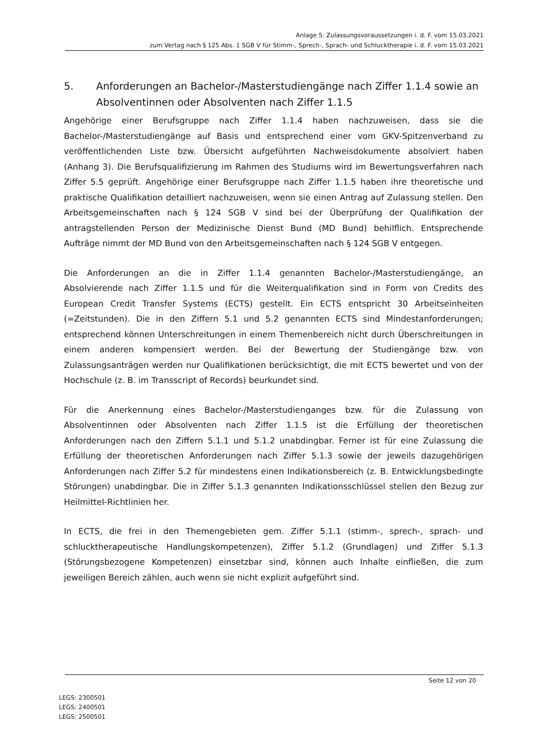Anlage 5: Zulassungsvoraussetzungen i. d. F. vom 15.03.2021
zum Vertag nach § 125 Abs. 1 SGB V für Stimm-, Sprech-, Sprach- und Schlucktherapie i. d. F. vom 15.03.2021
5. Anforderungen an Bachelor-/Masterstudiengänge nach Ziffer 1.1.4 sowie an Absolventinnen oder Absolventen nach Ziffer 1.1.5
Angehörige einer Berufsgruppe nach Ziffer 1.1.4 haben nachzuweisen, dass sie die Bachelor-/Masterstudiengänge auf Basis und entsprechend einer vom GKV-Spitzenverband zu veröffentlichenden Liste bzw. Übersicht aufgeführten Nachweisdokumente absolviert haben (Anhang 3). Die Berufsqualifizierung im Rahmen des Studiums wird im Bewertungsverfahren nach Ziffer 5.5 geprüft. Angehörige einer Berufsgruppe nach Ziffer 1.1.5 haben ihre theoretische und praktische Qualifikation detailliert nachzuweisen, wenn sie einen Antrag auf Zulassung stellen. Den Arbeitsgemeinschaften nach § 124 SGB V sind bei der Überprüfung der Qualifikation der antragstellenden Person der Medizinische Dienst Bund (MD Bund) behilflich. Entsprechende Aufträge nimmt der MD Bund von den Arbeitsgemeinschaften nach § 124 SGB V entgegen.
Die Anforderungen an die in Ziffer 1.1.4 genannten Bachelor-/Masterstudiengänge, an Absolvierende nach Ziffer 1.1.5 und für die Weiterqualifikation sind in Form von Credits des European Credit Transfer Systems (ECTS) gestellt. Ein ECTS entspricht 30 Arbeitseinheiten (=Zeitstunden). Die in den Ziffern 5.1 und 5.2 genannten ECTS sind Mindestanforderungen; entsprechend können Unterschreitungen in einem Themenbereich nicht durch Überschreitungen in einem anderen kompensiert werden. Bei der Bewertung der Studiengänge bzw. von Zulassungsanträgen werden nur Qualifikationen berücksichtigt, die mit ECTS bewertet und von der Hochschule (z. B. im Transscript of Records) beurkundet sind.
Für die Anerkennung eines Bachelor-/Masterstudienganges bzw. für die Zulassung von Absolventinnen oder Absolventen nach Ziffer 1.1.5 ist die Erfüllung der theoretischen Anforderungen nach den Ziffern 5.1.1 und 5.1.2 unabdingbar. Ferner ist für eine Zulassung die Erfüllung der theoretischen Anforderungen nach Ziffer 5.1.3 sowie der jeweils dazugehörigen Anforderungen nach Ziffer 5.2 für mindestens einen Indikationsbereich (z. B. Entwicklungsbedingte Störungen) unabdingbar. Die in Ziffer 5.1.3 genannten Indikationsschlüssel stellen den Bezug zur Heilmittel-Richtlinien her.
In ECTS, die frei in den Themengebieten gem. Ziffer 5.1.1 (stimm-, sprech-, sprach- und schlucktherapeutische Handlungskompetenzen), Ziffer 5.1.2 (Grundlagen) und Ziffer 5.1.3 (Störungsbezogene Kompetenzen) einsetzbar sind, können auch Inhalte einfließen, die zum jeweiligen Bereich zählen, auch wenn sie nicht explizit aufgeführt sind.
Seite 12 von 20
LEGS: 2300501
LEGS: 2400501
LEGS: 2500501